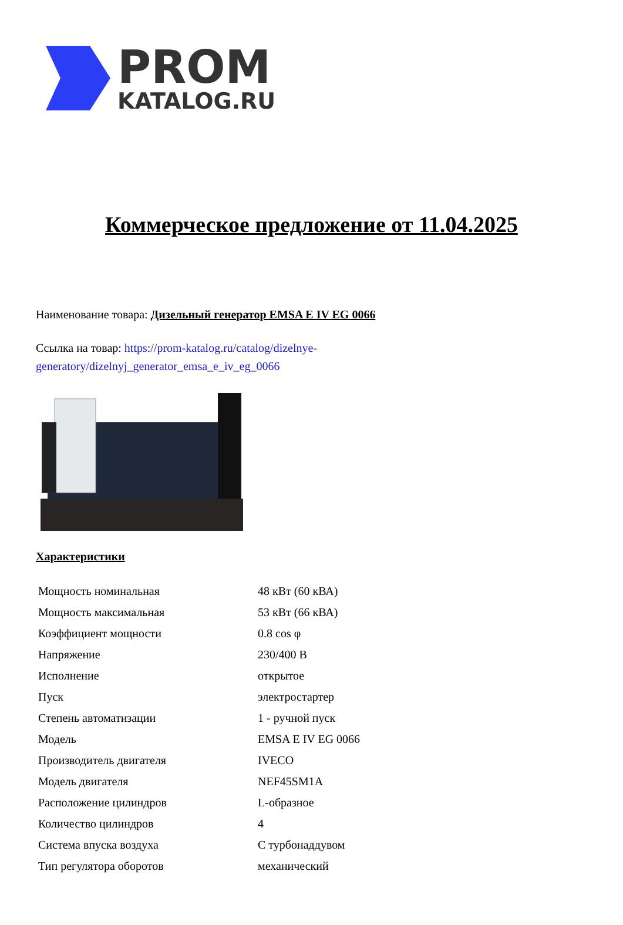PROM
KATALOG.RU
Коммерческое предложение от 11.04.2025
Наименование товара: Дизельный генератор EMSA E IV EG 0066
Ссылка на товар: https://prom-katalog.ru/catalog/dizelnye-
generatory/dizelnyj_generator_emsa_e_iv_eg_0066
Характеристики
| Мощность номинальная | 48 кВт (60 кВА) |
| Мощность максимальная | 53 кВт (66 кВА) |
| Коэффициент мощности | 0.8 cos φ |
| Напряжение | 230/400 В |
| Исполнение | открытое |
| Пуск | электростартер |
| Степень автоматизации | 1 - ручной пуск |
| Модель | EMSA E IV EG 0066 |
| Производитель двигателя | IVECO |
| Модель двигателя | NEF45SM1A |
| Расположение цилиндров | L-образное |
| Количество цилиндров | 4 |
| Система впуска воздуха | С турбонаддувом |
| Тип регулятора оборотов | механический |